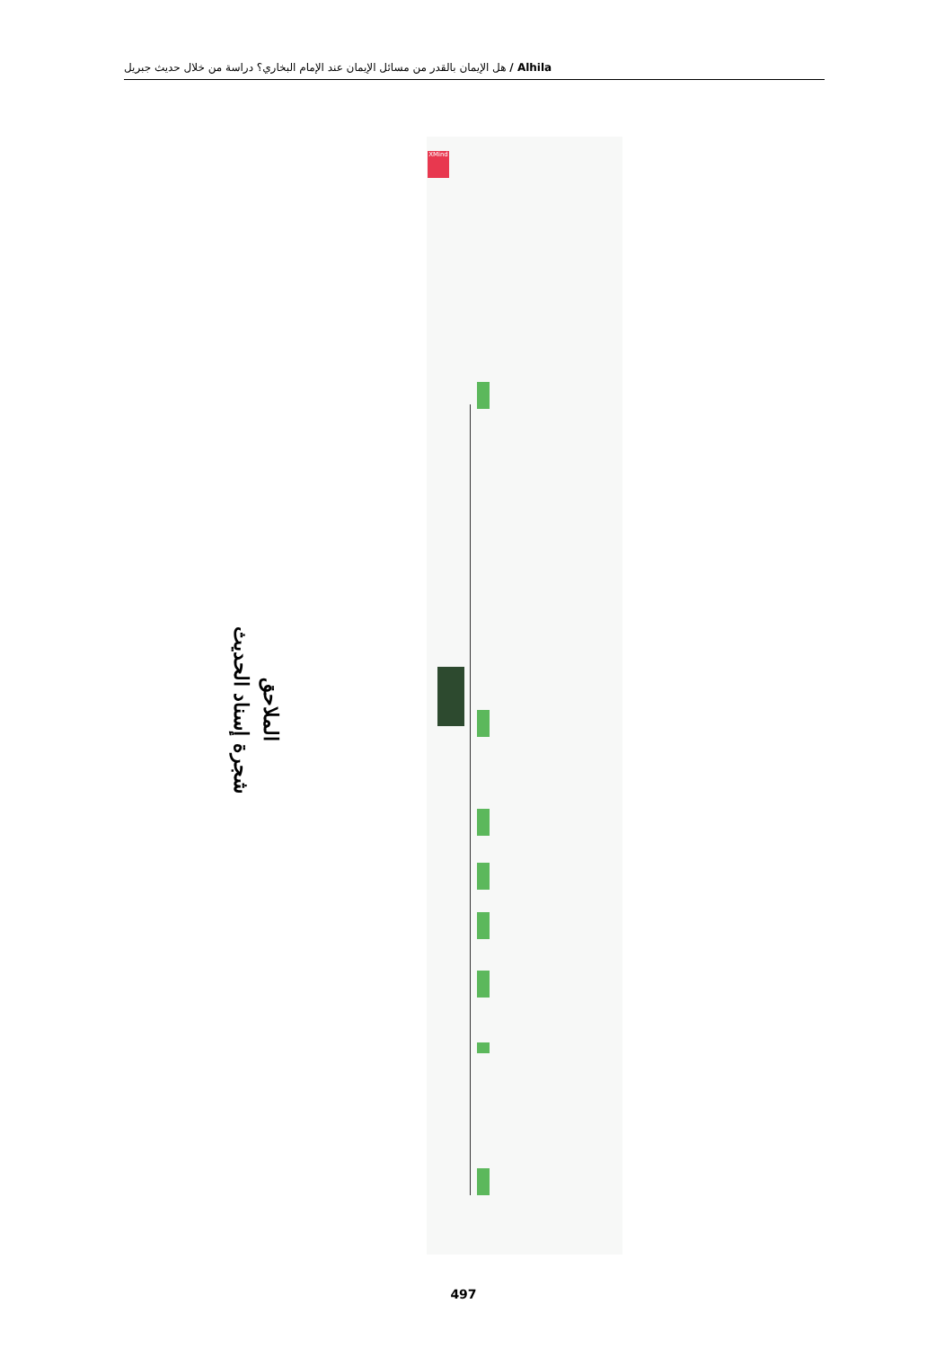Alhila / هل الإيمان بالقدر من مسائل الإيمان عند الإمام البخاري؟ دراسة من خلال حديث جبريل
الملاحق
شجرة إسناد الحديث
XMind
497